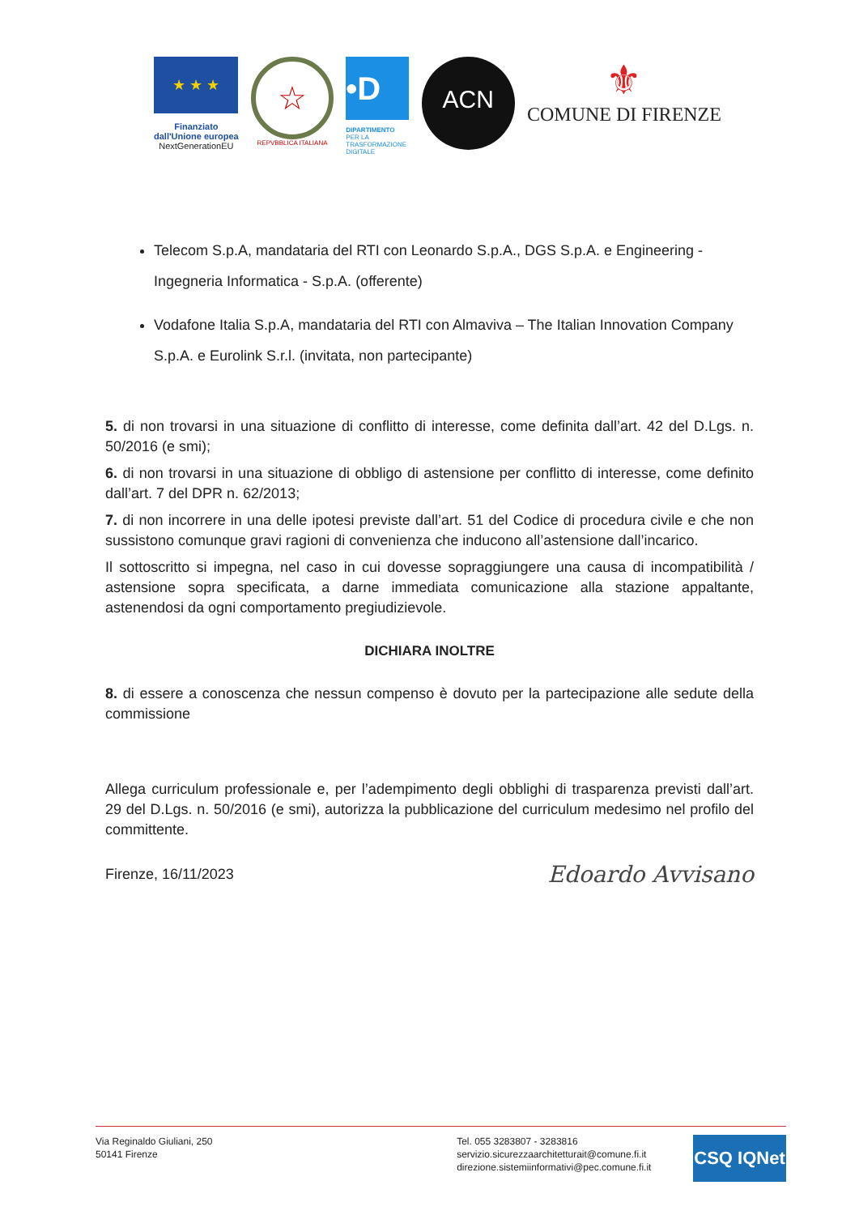★ ★ ★
Finanziato
dall'Unione europea
NextGenerationEU
☆
REPVBBLICA ITALIANA
•D
DIPARTIMENTO
PER LA
TRASFORMAZIONE
DIGITALE
ACN
⚜
COMUNE DI FIRENZE
Telecom S.p.A, mandataria del RTI con Leonardo S.p.A., DGS S.p.A. e Engineering - Ingegneria Informatica - S.p.A. (offerente)
Vodafone Italia S.p.A, mandataria del RTI con Almaviva – The Italian Innovation Company S.p.A. e Eurolink S.r.l. (invitata, non partecipante)
5. di non trovarsi in una situazione di conflitto di interesse, come definita dall’art. 42 del D.Lgs. n. 50/2016 (e smi);
6. di non trovarsi in una situazione di obbligo di astensione per conflitto di interesse, come definito dall’art. 7 del DPR n. 62/2013;
7. di non incorrere in una delle ipotesi previste dall’art. 51 del Codice di procedura civile e che non sussistono comunque gravi ragioni di convenienza che inducono all’astensione dall’incarico.
Il sottoscritto si impegna, nel caso in cui dovesse sopraggiungere una causa di incompatibilità / astensione sopra specificata, a darne immediata comunicazione alla stazione appaltante, astenendosi da ogni comportamento pregiudizievole.
DICHIARA INOLTRE
8. di essere a conoscenza che nessun compenso è dovuto per la partecipazione alle sedute della commissione
Allega curriculum professionale e, per l’adempimento degli obblighi di trasparenza previsti dall’art. 29 del D.Lgs. n. 50/2016 (e smi), autorizza la pubblicazione del curriculum medesimo nel profilo del committente.
Firenze, 16/11/2023 Edoardo Avvisano
Via Reginaldo Giuliani, 250
50141 Firenze
Tel. 055 3283807 - 3283816
servizio.sicurezzaarchitetturait@comune.fi.it
direzione.sistemiinformativi@pec.comune.fi.it
CSQ IQNet